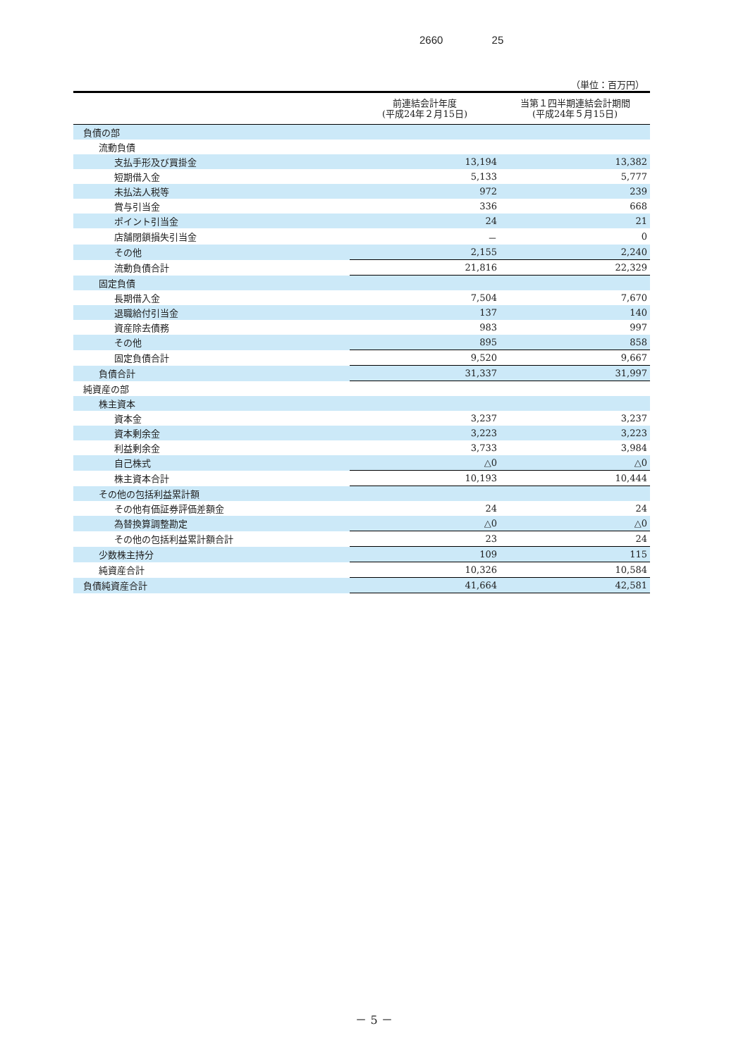2660 25
（単位：百万円）
| | 前連結会計年度 (平成24年２月15日) | 当第１四半期連結会計期間 (平成24年５月15日) |
| --- | --- | --- |
| 負債の部 | | |
| 流動負債 | | |
| 支払手形及び買掛金 | 13,194 | 13,382 |
| 短期借入金 | 5,133 | 5,777 |
| 未払法人税等 | 972 | 239 |
| 賞与引当金 | 336 | 668 |
| ポイント引当金 | 24 | 21 |
| 店舗閉鎖損失引当金 | － | 0 |
| その他 | 2,155 | 2,240 |
| 流動負債合計 | 21,816 | 22,329 |
| 固定負債 | | |
| 長期借入金 | 7,504 | 7,670 |
| 退職給付引当金 | 137 | 140 |
| 資産除去債務 | 983 | 997 |
| その他 | 895 | 858 |
| 固定負債合計 | 9,520 | 9,667 |
| 負債合計 | 31,337 | 31,997 |
| 純資産の部 | | |
| 株主資本 | | |
| 資本金 | 3,237 | 3,237 |
| 資本剰余金 | 3,223 | 3,223 |
| 利益剰余金 | 3,733 | 3,984 |
| 自己株式 | △0 | △0 |
| 株主資本合計 | 10,193 | 10,444 |
| その他の包括利益累計額 | | |
| その他有価証券評価差額金 | 24 | 24 |
| 為替換算調整勘定 | △0 | △0 |
| その他の包括利益累計額合計 | 23 | 24 |
| 少数株主持分 | 109 | 115 |
| 純資産合計 | 10,326 | 10,584 |
| 負債純資産合計 | 41,664 | 42,581 |
－ 5 －